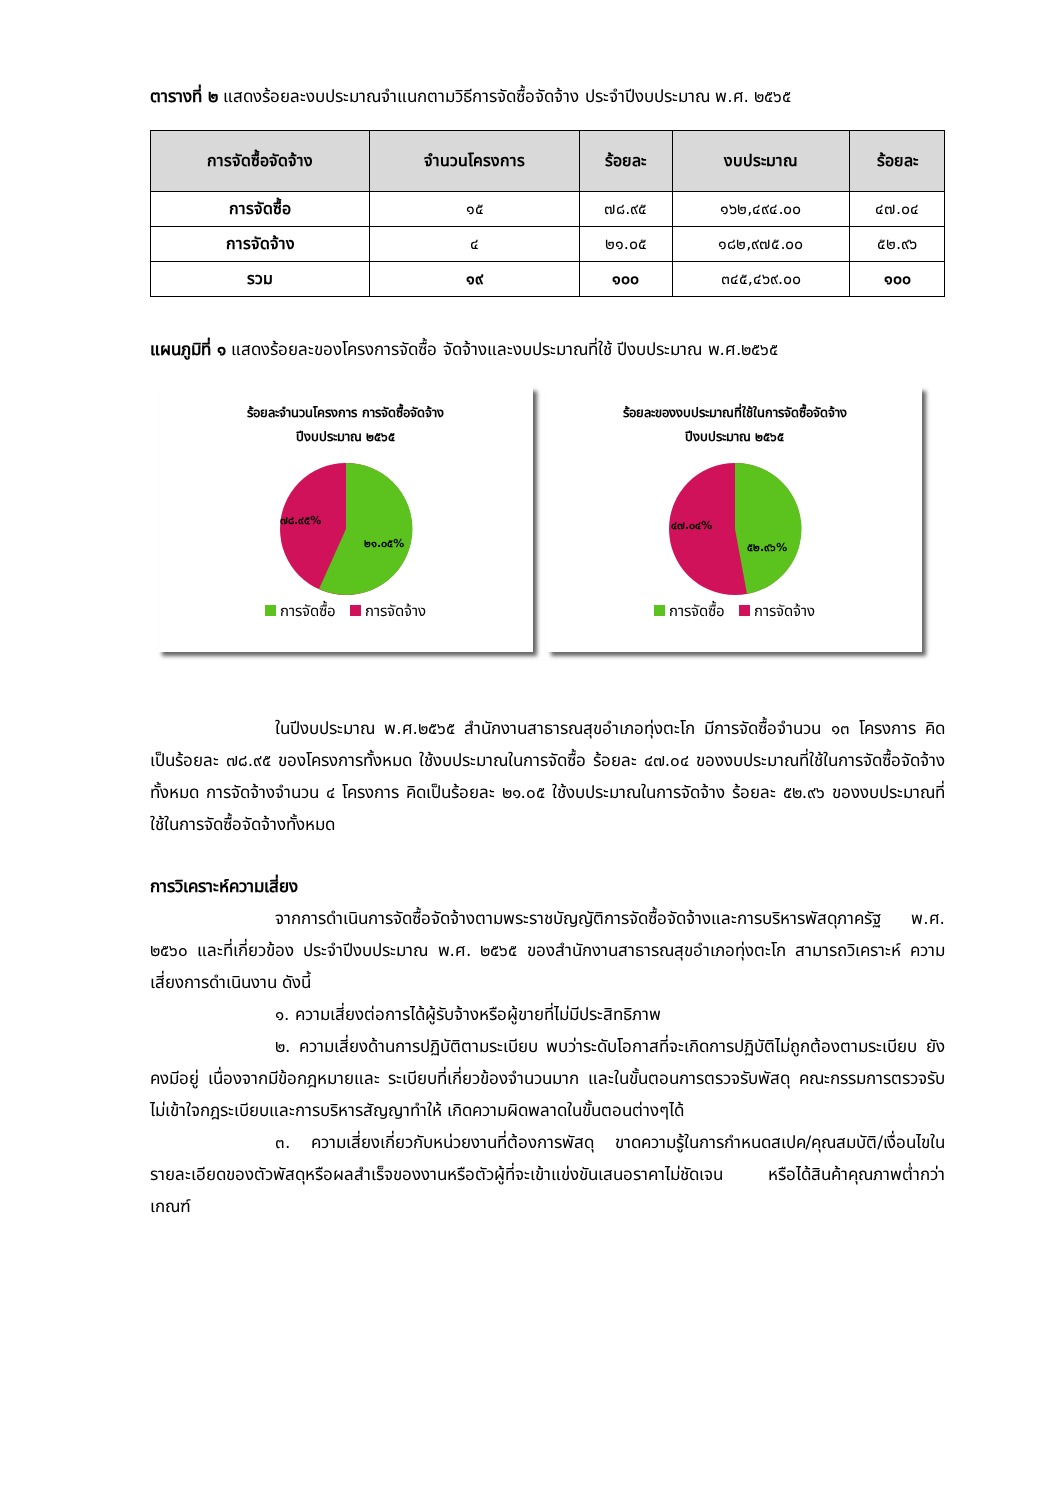ตารางที่ ๒ แสดงร้อยละงบประมาณจำแนกตามวิธีการจัดซื้อจัดจ้าง ประจำปีงบประมาณ พ.ศ. ๒๕๖๕
| การจัดซื้อจัดจ้าง | จำนวนโครงการ | ร้อยละ | งบประมาณ | ร้อยละ |
| --- | --- | --- | --- | --- |
| การจัดซื้อ | ๑๕ | ๗๘.๙๕ | ๑๖๒,๔๙๔.๐๐ | ๔๗.๐๔ |
| การจัดจ้าง | ๔ | ๒๑.๐๕ | ๑๘๒,๙๗๕.๐๐ | ๕๒.๙๖ |
| รวม | ๑๙ | ๑๐๐ | ๓๔๕,๔๖๙.๐๐ | ๑๐๐ |
แผนภูมิที่ ๑ แสดงร้อยละของโครงการจัดซื้อ จัดจ้างและงบประมาณที่ใช้ ปีงบประมาณ พ.ศ.๒๕๖๕
ร้อยละจำนวนโครงการ การจัดซื้อจัดจ้าง
ปีงบประมาณ ๒๕๖๕
๗๘.๙๕%
๒๑.๐๕%
การจัดซื้อ การจัดจ้าง
ร้อยละของงบประมาณที่ใช้ในการจัดซื้อจัดจ้าง
ปีงบประมาณ ๒๕๖๕
๔๗.๐๔%
๕๒.๙๖%
การจัดซื้อ การจัดจ้าง
ในปีงบประมาณ พ.ศ.๒๕๖๕ สำนักงานสาธารณสุขอำเภอทุ่งตะโก มีการจัดซื้อจำนวน ๑๓ โครงการ คิดเป็นร้อยละ ๗๘.๙๕ ของโครงการทั้งหมด ใช้งบประมาณในการจัดซื้อ ร้อยละ ๔๗.๐๔ ของงบประมาณที่ใช้ในการจัดซื้อจัดจ้างทั้งหมด การจัดจ้างจำนวน ๔ โครงการ คิดเป็นร้อยละ ๒๑.๐๕ ใช้งบประมาณในการจัดจ้าง ร้อยละ ๕๒.๙๖ ของงบประมาณที่ใช้ในการจัดซื้อจัดจ้างทั้งหมด
การวิเคราะห์ความเสี่ยง
จากการดำเนินการจัดซื้อจัดจ้างตามพระราชบัญญัติการจัดซื้อจัดจ้างและการบริหารพัสดุภาครัฐ พ.ศ. ๒๕๖๐ และที่เกี่ยวข้อง ประจำปีงบประมาณ พ.ศ. ๒๕๖๕ ของสำนักงานสาธารณสุขอำเภอทุ่งตะโก สามารถวิเคราะห์ ความเสี่ยงการดำเนินงาน ดังนี้
๑. ความเสี่ยงต่อการได้ผู้รับจ้างหรือผู้ขายที่ไม่มีประสิทธิภาพ
๒. ความเสี่ยงด้านการปฏิบัติตามระเบียบ พบว่าระดับโอกาสที่จะเกิดการปฏิบัติไม่ถูกต้องตามระเบียบ ยังคงมีอยู่ เนื่องจากมีข้อกฎหมายและ ระเบียบที่เกี่ยวข้องจำนวนมาก และในขั้นตอนการตรวจรับพัสดุ คณะกรรมการตรวจรับไม่เข้าใจกฎระเบียบและการบริหารสัญญาทำให้ เกิดความผิดพลาดในขั้นตอนต่างๆได้
๓. ความเสี่ยงเกี่ยวกับหน่วยงานที่ต้องการพัสดุ ขาดความรู้ในการกำหนดสเปค/คุณสมบัติ/เงื่อนไขใน รายละเอียดของตัวพัสดุหรือผลสำเร็จของงานหรือตัวผู้ที่จะเข้าแข่งขันเสนอราคาไม่ชัดเจน หรือได้สินค้าคุณภาพต่ำกว่าเกณฑ์